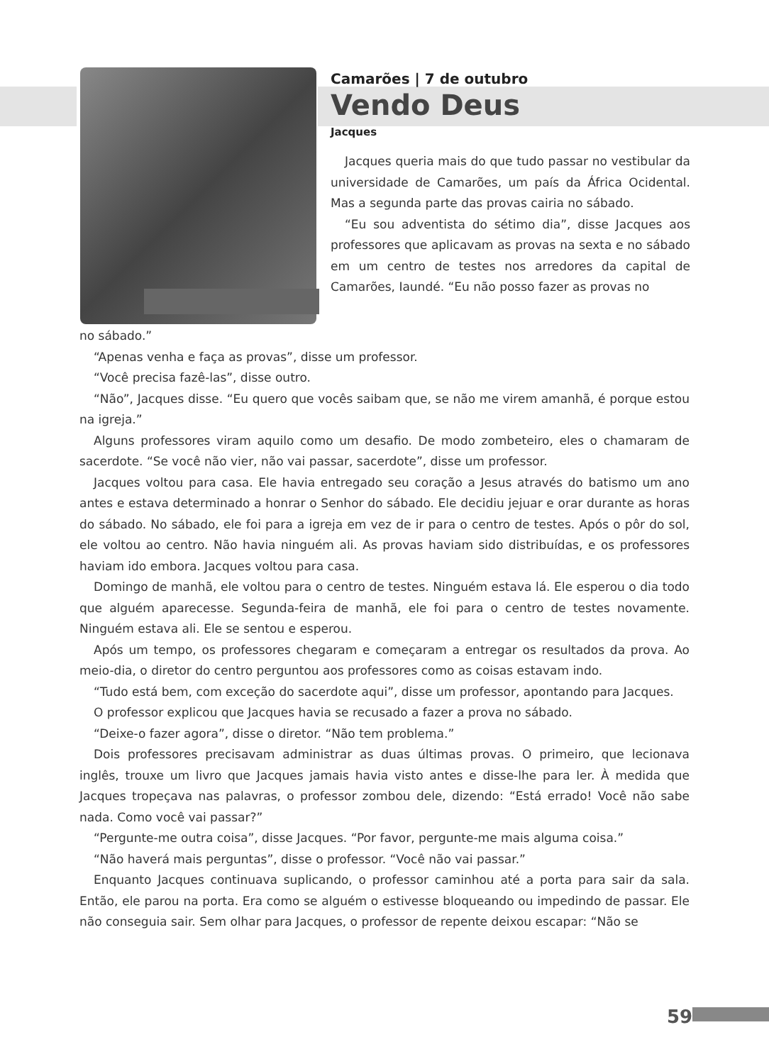Camarões | 7 de outubro
Vendo Deus
Jacques
Jacques queria mais do que tudo passar no vestibular da universidade de Camarões, um país da África Ocidental. Mas a segunda parte das provas cairia no sábado.
“Eu sou adventista do sétimo dia”, disse Jacques aos professores que aplicavam as provas na sexta e no sábado em um centro de testes nos arredores da capital de Camarões, Iaundé. “Eu não posso fazer as provas no
no sábado.”
“Apenas venha e faça as provas”, disse um professor.
“Você precisa fazê-las”, disse outro.
“Não”, Jacques disse. “Eu quero que vocês saibam que, se não me virem amanhã, é porque estou na igreja.”
Alguns professores viram aquilo como um desafio. De modo zombeteiro, eles o chamaram de sacerdote. “Se você não vier, não vai passar, sacerdote”, disse um professor.
Jacques voltou para casa. Ele havia entregado seu coração a Jesus através do batismo um ano antes e estava determinado a honrar o Senhor do sábado. Ele decidiu jejuar e orar durante as horas do sábado. No sábado, ele foi para a igreja em vez de ir para o centro de testes. Após o pôr do sol, ele voltou ao centro. Não havia ninguém ali. As provas haviam sido distribuídas, e os professores haviam ido embora. Jacques voltou para casa.
Domingo de manhã, ele voltou para o centro de testes. Ninguém estava lá. Ele esperou o dia todo que alguém aparecesse. Segunda-feira de manhã, ele foi para o centro de testes novamente. Ninguém estava ali. Ele se sentou e esperou.
Após um tempo, os professores chegaram e começaram a entregar os resultados da prova. Ao meio-dia, o diretor do centro perguntou aos professores como as coisas estavam indo.
“Tudo está bem, com exceção do sacerdote aqui”, disse um professor, apontando para Jacques.
O professor explicou que Jacques havia se recusado a fazer a prova no sábado.
“Deixe-o fazer agora”, disse o diretor. “Não tem problema.”
Dois professores precisavam administrar as duas últimas provas. O primeiro, que lecionava inglês, trouxe um livro que Jacques jamais havia visto antes e disse-lhe para ler. À medida que Jacques tropeçava nas palavras, o professor zombou dele, dizendo: “Está errado! Você não sabe nada. Como você vai passar?”
“Pergunte-me outra coisa”, disse Jacques. “Por favor, pergunte-me mais alguma coisa.”
“Não haverá mais perguntas”, disse o professor. “Você não vai passar.”
Enquanto Jacques continuava suplicando, o professor caminhou até a porta para sair da sala. Então, ele parou na porta. Era como se alguém o estivesse bloqueando ou impedindo de passar. Ele não conseguia sair. Sem olhar para Jacques, o professor de repente deixou escapar: “Não se
59